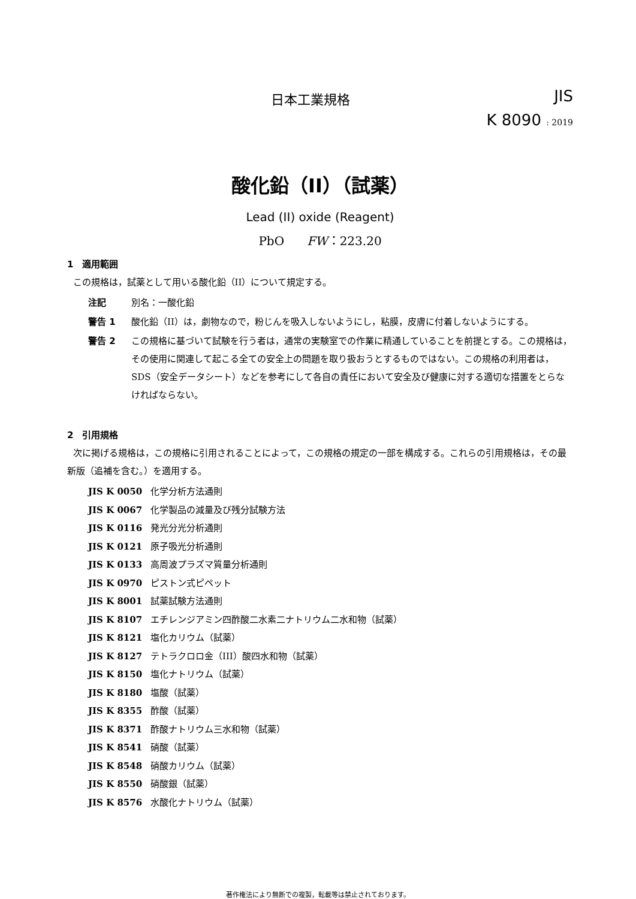日本工業規格
JIS
K 8090 : 2019
酸化鉛（II）（試薬）
Lead (II) oxide (Reagent)
PbO FW：223.20
1　適用範囲
この規格は，試薬として用いる酸化鉛（II）について規定する。
注記 別名：一酸化鉛
警告 1 酸化鉛（II）は，劇物なので，粉じんを吸入しないようにし，粘膜，皮膚に付着しないようにする。
警告 2 この規格に基づいて試験を行う者は，通常の実験室での作業に精通していることを前提とする。この規格は，その使用に関連して起こる全ての安全上の問題を取り扱おうとするものではない。この規格の利用者は，SDS（安全データシート）などを参考にして各自の責任において安全及び健康に対する適切な措置をとらなければならない。
2　引用規格
次に掲げる規格は，この規格に引用されることによって，この規格の規定の一部を構成する。これらの引用規格は，その最新版（追補を含む。）を適用する。
JIS K 0050 化学分析方法通則
JIS K 0067 化学製品の減量及び残分試験方法
JIS K 0116 発光分光分析通則
JIS K 0121 原子吸光分析通則
JIS K 0133 高周波プラズマ質量分析通則
JIS K 0970 ピストン式ピペット
JIS K 8001 試薬試験方法通則
JIS K 8107 エチレンジアミン四酢酸二水素二ナトリウム二水和物（試薬）
JIS K 8121 塩化カリウム（試薬）
JIS K 8127 テトラクロロ金（III）酸四水和物（試薬）
JIS K 8150 塩化ナトリウム（試薬）
JIS K 8180 塩酸（試薬）
JIS K 8355 酢酸（試薬）
JIS K 8371 酢酸ナトリウム三水和物（試薬）
JIS K 8541 硝酸（試薬）
JIS K 8548 硝酸カリウム（試薬）
JIS K 8550 硝酸銀（試薬）
JIS K 8576 水酸化ナトリウム（試薬）
著作権法により無断での複製，転載等は禁止されております。